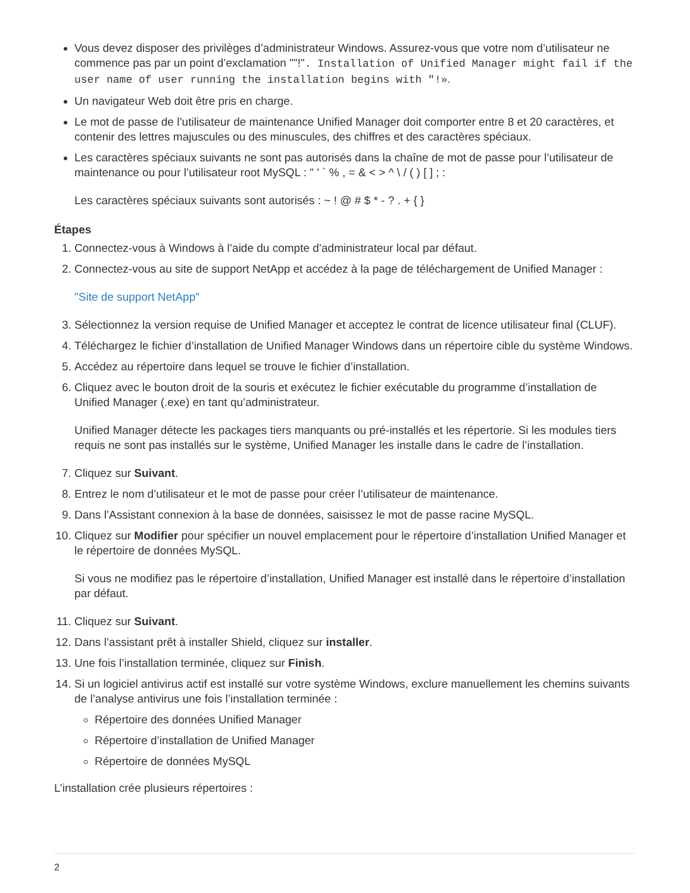Vous devez disposer des privilèges d’administrateur Windows. Assurez-vous que votre nom d’utilisateur ne commence pas par un point d’exclamation ""!". Installation of Unified Manager might fail if the user name of user running the installation begins with "!».
Un navigateur Web doit être pris en charge.
Le mot de passe de l’utilisateur de maintenance Unified Manager doit comporter entre 8 et 20 caractères, et contenir des lettres majuscules ou des minuscules, des chiffres et des caractères spéciaux.
Les caractères spéciaux suivants ne sont pas autorisés dans la chaîne de mot de passe pour l’utilisateur de maintenance ou pour l’utilisateur root MySQL : " ' ` % , = & < > ^ \ / ( ) [ ] ; :
Les caractères spéciaux suivants sont autorisés : ~ ! @ # $ * - ? . + { }
Étapes
1. Connectez-vous à Windows à l’aide du compte d’administrateur local par défaut.
2. Connectez-vous au site de support NetApp et accédez à la page de téléchargement de Unified Manager :
"Site de support NetApp"
3. Sélectionnez la version requise de Unified Manager et acceptez le contrat de licence utilisateur final (CLUF).
4. Téléchargez le fichier d’installation de Unified Manager Windows dans un répertoire cible du système Windows.
5. Accédez au répertoire dans lequel se trouve le fichier d’installation.
6. Cliquez avec le bouton droit de la souris et exécutez le fichier exécutable du programme d’installation de Unified Manager (.exe) en tant qu’administrateur.
Unified Manager détecte les packages tiers manquants ou pré-installés et les répertorie. Si les modules tiers requis ne sont pas installés sur le système, Unified Manager les installe dans le cadre de l’installation.
7. Cliquez sur Suivant.
8. Entrez le nom d’utilisateur et le mot de passe pour créer l’utilisateur de maintenance.
9. Dans l’Assistant connexion à la base de données, saisissez le mot de passe racine MySQL.
10. Cliquez sur Modifier pour spécifier un nouvel emplacement pour le répertoire d’installation Unified Manager et le répertoire de données MySQL.
Si vous ne modifiez pas le répertoire d’installation, Unified Manager est installé dans le répertoire d’installation par défaut.
11. Cliquez sur Suivant.
12. Dans l’assistant prêt à installer Shield, cliquez sur installer.
13. Une fois l’installation terminée, cliquez sur Finish.
14. Si un logiciel antivirus actif est installé sur votre système Windows, exclure manuellement les chemins suivants de l’analyse antivirus une fois l’installation terminée :
Répertoire des données Unified Manager
Répertoire d’installation de Unified Manager
Répertoire de données MySQL
L’installation crée plusieurs répertoires :
2